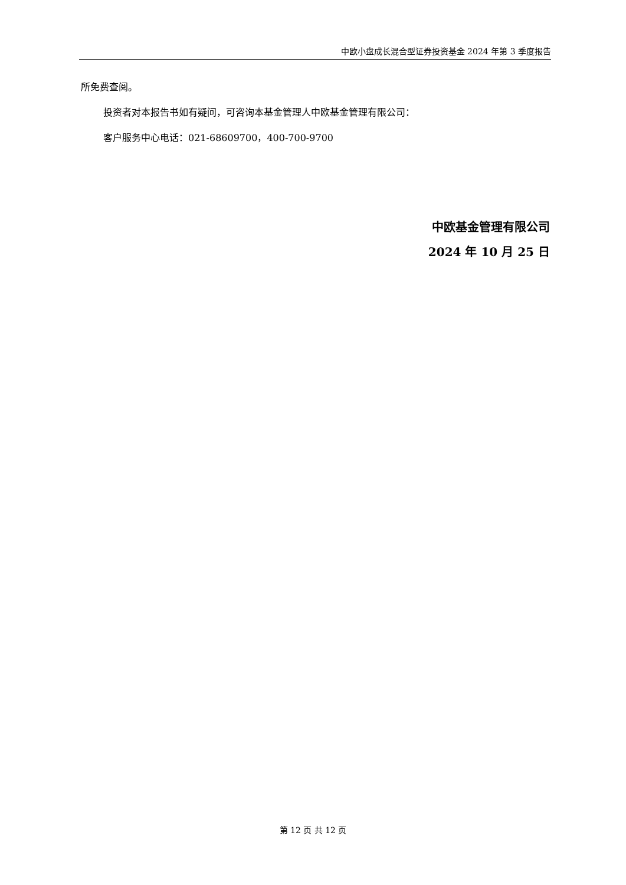中欧小盘成长混合型证券投资基金 2024 年第 3 季度报告
所免费查阅。
投资者对本报告书如有疑问，可咨询本基金管理人中欧基金管理有限公司：
客户服务中心电话：021-68609700，400-700-9700
中欧基金管理有限公司
2024 年 10 月 25 日
第 12 页 共 12 页